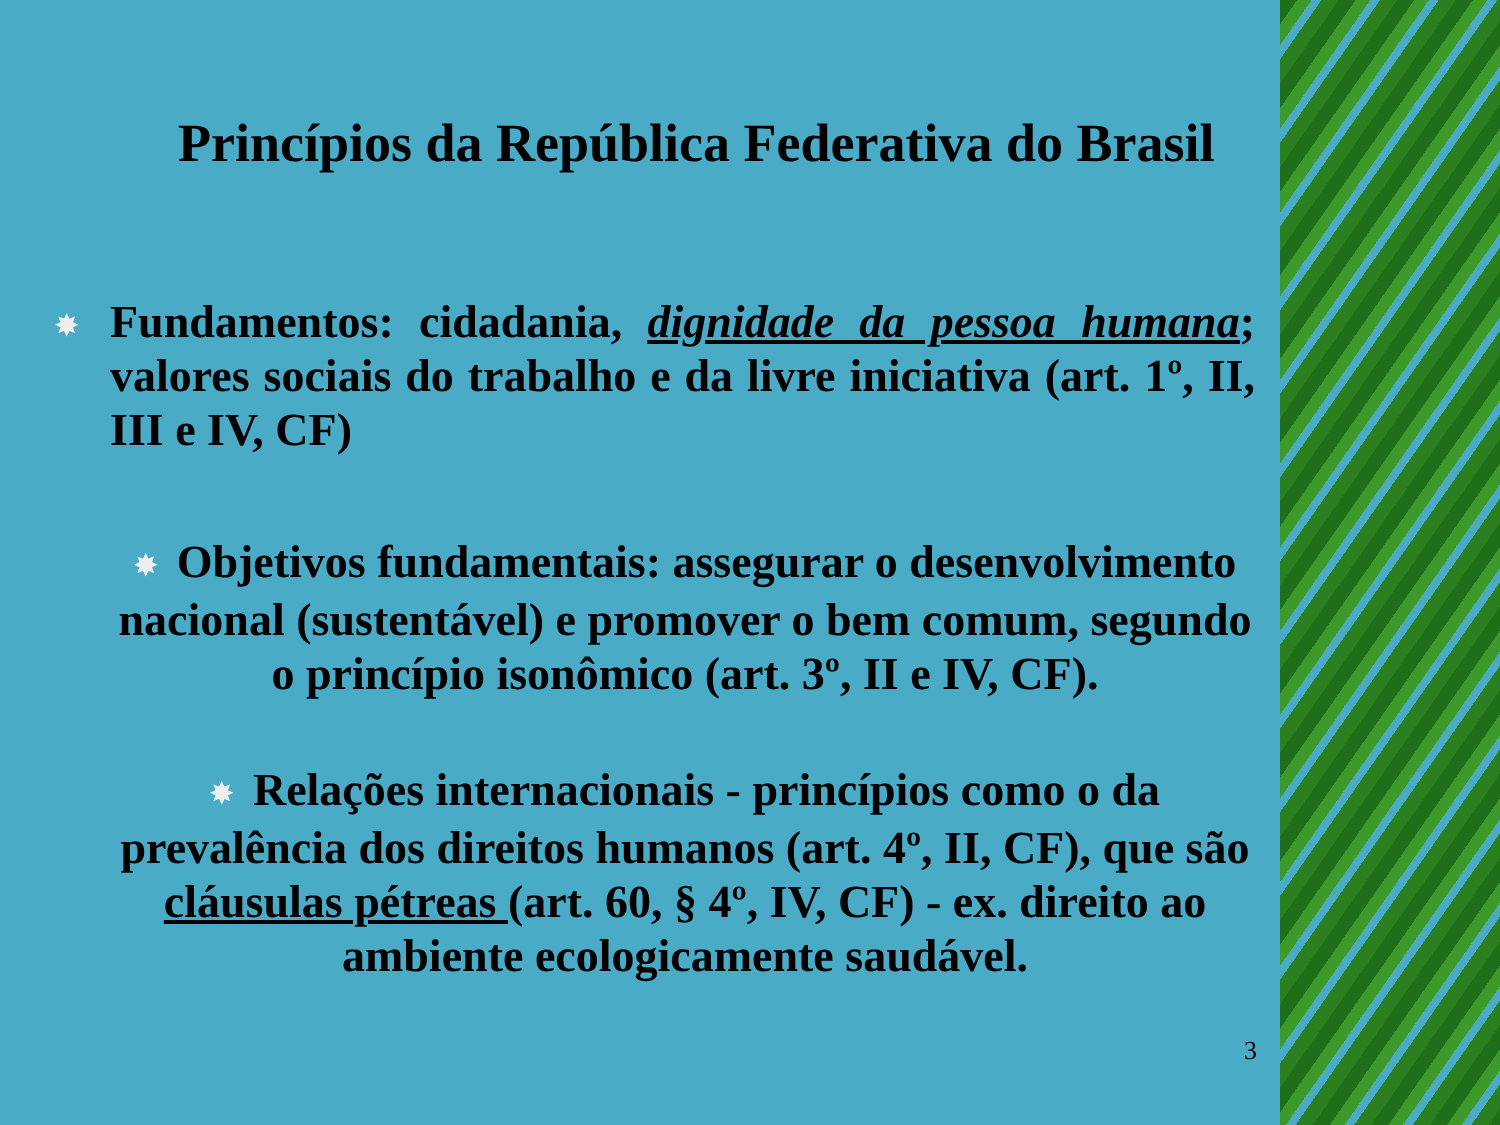Princípios da República Federativa do Brasil
✸
Fundamentos: cidadania, dignidade da pessoa humana; valores sociais do trabalho e da livre iniciativa (art. 1º, II, III e IV, CF)
✸ Objetivos fundamentais: assegurar o desenvolvimento nacional (sustentável) e promover o bem comum, segundo o princípio isonômico (art. 3º, II e IV, CF).
✸ Relações internacionais - princípios como o da prevalência dos direitos humanos (art. 4º, II, CF), que são cláusulas pétreas (art. 60, § 4º, IV, CF) - ex. direito ao ambiente ecologicamente saudável.
3